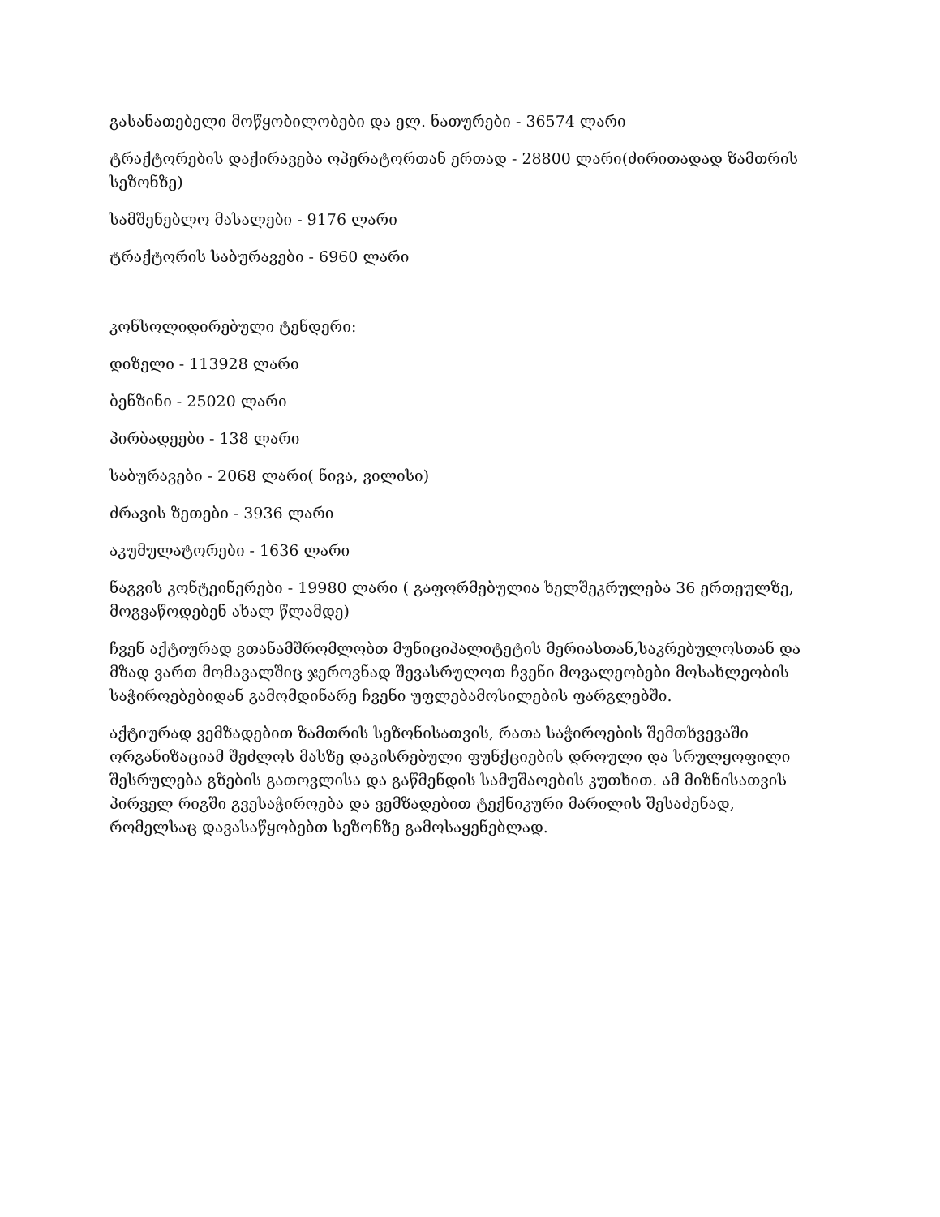გასანათებელი მოწყობილობები და ელ. ნათურები - 36574 ლარი
ტრაქტორების დაქირავება ოპერატორთან ერთად - 28800 ლარი(ძირითადად ზამთრის სეზონზე)
სამშენებლო მასალები - 9176 ლარი
ტრაქტორის საბურავები - 6960 ლარი
კონსოლიდირებული ტენდერი:
დიზელი - 113928 ლარი
ბენზინი - 25020 ლარი
პირბადეები - 138 ლარი
საბურავები - 2068 ლარი( ნივა, ვილისი)
ძრავის ზეთები - 3936 ლარი
აკუმულატორები - 1636 ლარი
ნაგვის კონტეინერები - 19980 ლარი ( გაფორმებულია ხელშეკრულება 36 ერთეულზე, მოგვაწოდებენ ახალ წლამდე)
ჩვენ აქტიურად ვთანამშრომლობთ მუნიციპალიტეტის მერიასთან,საკრებულოსთან და მზად ვართ მომავალშიც ჯეროვნად შევასრულოთ ჩვენი მოვალეობები მოსახლეობის საჭიროებებიდან გამომდინარე ჩვენი უფლებამოსილების ფარგლებში.
აქტიურად ვემზადებით ზამთრის სეზონისათვის, რათა საჭიროების შემთხვევაში ორგანიზაციამ შეძლოს მასზე დაკისრებული ფუნქციების დროული და სრულყოფილი შესრულება გზების გათოვლისა და გაწმენდის სამუშაოების კუთხით. ამ მიზნისათვის პირველ რიგში გვესაჭიროება და ვემზადებით ტექნიკური მარილის შესაძენად, რომელსაც დავასაწყობებთ სეზონზე გამოსაყენებლად.